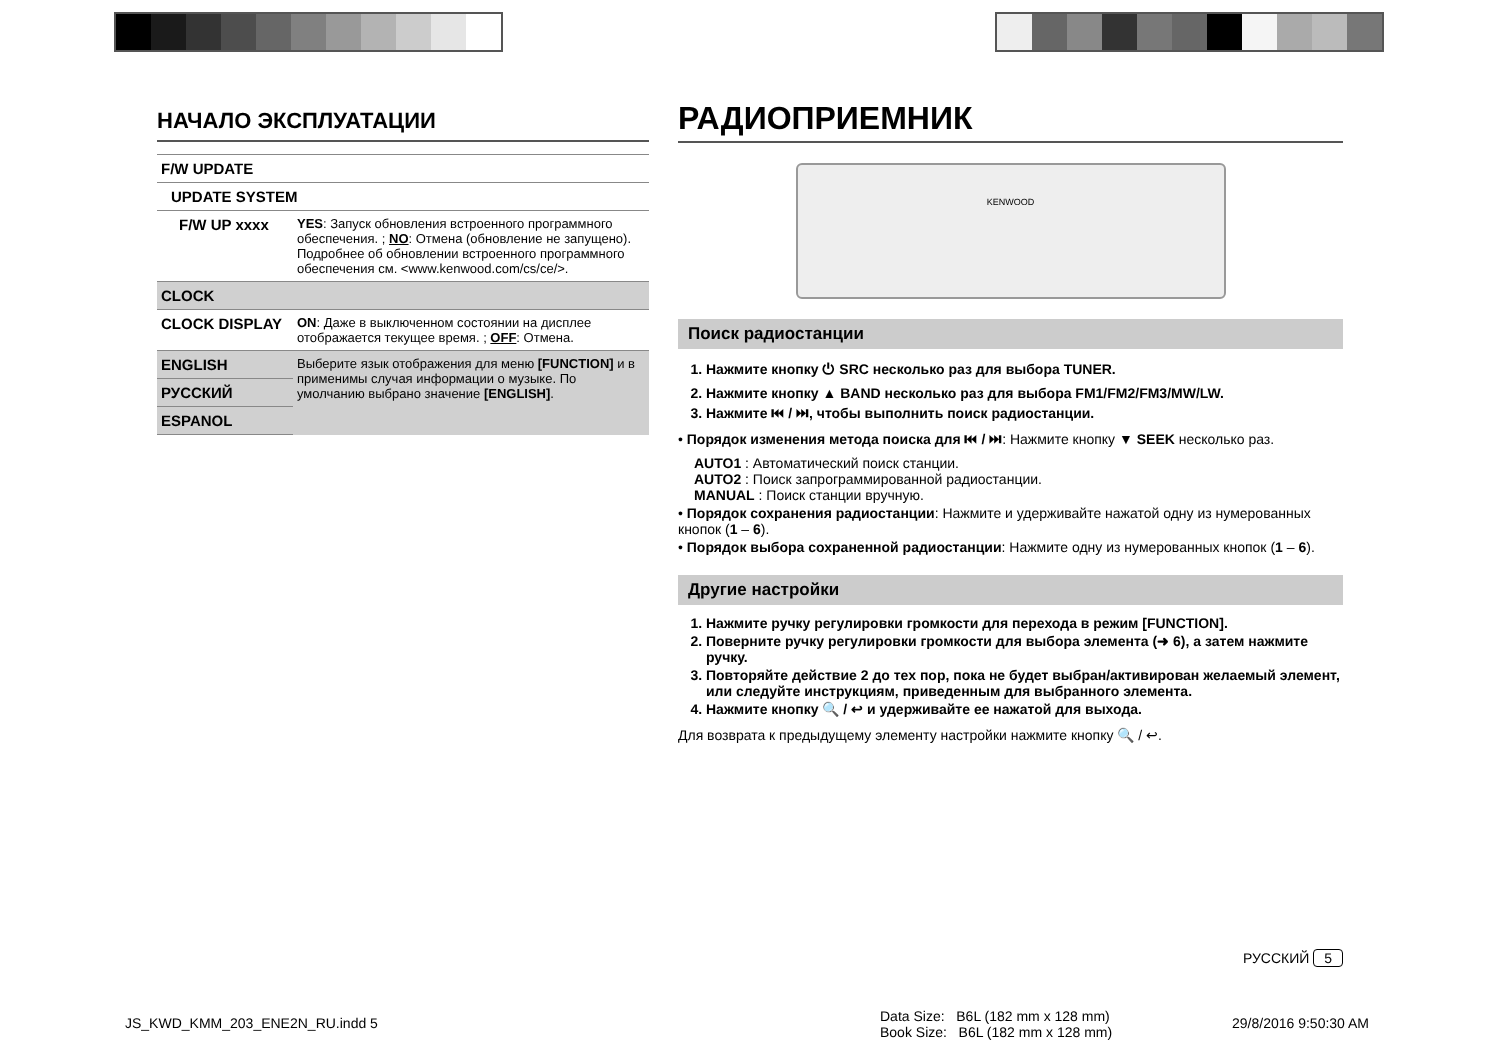НАЧАЛО ЭКСПЛУАТАЦИИ
| F/W UPDATE | |
| UPDATE SYSTEM | |
| F/W UP xxxx | YES : Запуск обновления встроенного программного обеспечения. ; NO : Отмена (обновление не запущено). Подробнее об обновлении встроенного программного обеспечения см. <www.kenwood.com/cs/ce/>. |
| CLOCK | |
| CLOCK DISPLAY | ON : Даже в выключенном состоянии на дисплее отображается текущее время. ; OFF : Отмена. |
| ENGLISH | Выберите язык отображения для меню [FUNCTION] и в применимы случая информации о музыке. По умолчанию выбрано значение [ENGLISH] . |
| РУССКИЙ | |
| ESPANOL | |
РАДИОПРИЕМНИК
KENWOOD
Поиск радиостанции
1. Нажмите кнопку ⏻ SRC несколько раз для выбора TUNER.
2. Нажмите кнопку ▲ BAND несколько раз для выбора FM1/FM2/FM3/MW/LW.
3. Нажмите ⏮ / ⏭, чтобы выполнить поиск радиостанции.
• Порядок изменения метода поиска для ⏮ / ⏭: Нажмите кнопку ▼ SEEK несколько раз.
AUTO1 : Автоматический поиск станции.
AUTO2 : Поиск запрограммированной радиостанции.
MANUAL : Поиск станции вручную.
• Порядок сохранения радиостанции: Нажмите и удерживайте нажатой одну из нумерованных кнопок (1 – 6).
• Порядок выбора сохраненной радиостанции: Нажмите одну из нумерованных кнопок (1 – 6).
Другие настройки
1. Нажмите ручку регулировки громкости для перехода в режим [FUNCTION].
2. Поверните ручку регулировки громкости для выбора элемента (➜ 6), а затем нажмите ручку.
3. Повторяйте действие 2 до тех пор, пока не будет выбран/активирован желаемый элемент, или следуйте инструкциям, приведенным для выбранного элемента.
4. Нажмите кнопку 🔍 / ↩ и удерживайте ее нажатой для выхода.
Для возврата к предыдущему элементу настройки нажмите кнопку 🔍 / ↩.
РУССКИЙ 5
JS_KWD_KMM_203_ENE2N_RU.indd 5
Data Size: B6L (182 mm x 128 mm)
Book Size: B6L (182 mm x 128 mm)
29/8/2016 9:50:30 AM